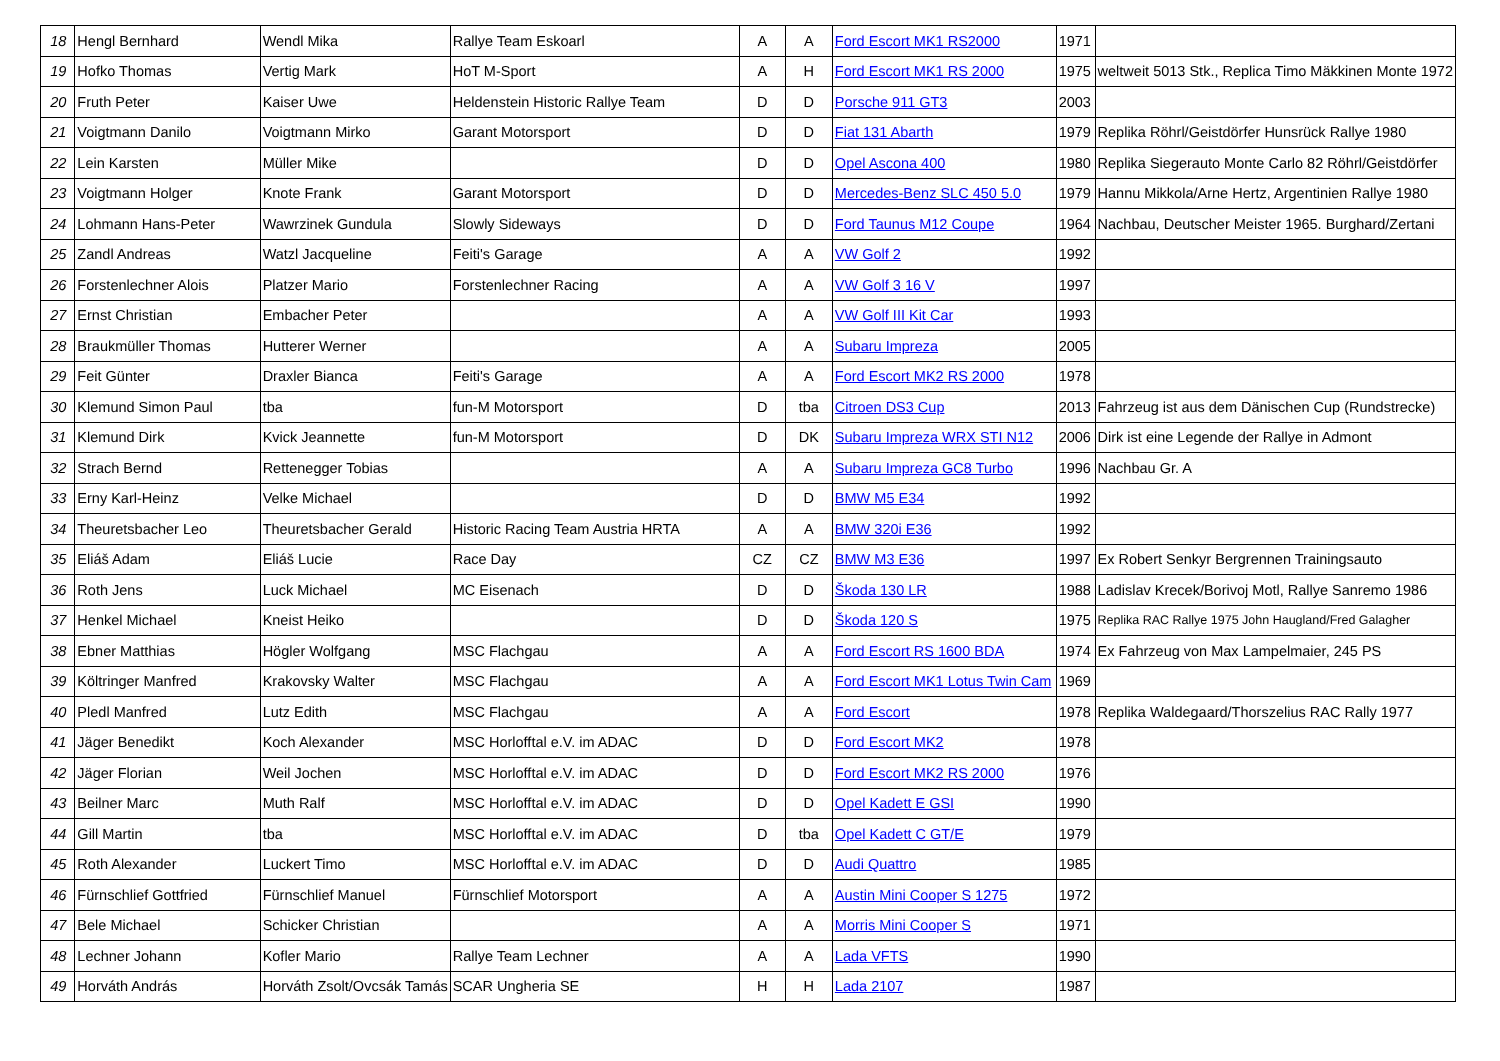| 18 | Hengl Bernhard | Wendl Mika | Rallye Team Eskoarl | A | A | Ford Escort MK1 RS2000 | 1971 | |
| 19 | Hofko Thomas | Vertig Mark | HoT M-Sport | A | H | Ford Escort MK1 RS 2000 | 1975 | weltweit 5013 Stk., Replica Timo Mäkkinen Monte 1972 |
| 20 | Fruth Peter | Kaiser Uwe | Heldenstein Historic Rallye Team | D | D | Porsche 911 GT3 | 2003 | |
| 21 | Voigtmann Danilo | Voigtmann Mirko | Garant Motorsport | D | D | Fiat 131 Abarth | 1979 | Replika Röhrl/Geistdörfer Hunsrück Rallye 1980 |
| 22 | Lein Karsten | Müller Mike | | D | D | Opel Ascona 400 | 1980 | Replika Siegerauto Monte Carlo 82 Röhrl/Geistdörfer |
| 23 | Voigtmann Holger | Knote Frank | Garant Motorsport | D | D | Mercedes-Benz SLC 450 5.0 | 1979 | Hannu Mikkola/Arne Hertz, Argentinien Rallye 1980 |
| 24 | Lohmann Hans-Peter | Wawrzinek Gundula | Slowly Sideways | D | D | Ford Taunus M12 Coupe | 1964 | Nachbau, Deutscher Meister 1965. Burghard/Zertani |
| 25 | Zandl Andreas | Watzl Jacqueline | Feiti's Garage | A | A | VW Golf 2 | 1992 | |
| 26 | Forstenlechner Alois | Platzer Mario | Forstenlechner Racing | A | A | VW Golf 3 16 V | 1997 | |
| 27 | Ernst Christian | Embacher Peter | | A | A | VW Golf III Kit Car | 1993 | |
| 28 | Braukmüller Thomas | Hutterer Werner | | A | A | Subaru Impreza | 2005 | |
| 29 | Feit Günter | Draxler Bianca | Feiti's Garage | A | A | Ford Escort MK2 RS 2000 | 1978 | |
| 30 | Klemund Simon Paul | tba | fun-M Motorsport | D | tba | Citroen DS3 Cup | 2013 | Fahrzeug ist aus dem Dänischen Cup (Rundstrecke) |
| 31 | Klemund Dirk | Kvick Jeannette | fun-M Motorsport | D | DK | Subaru Impreza WRX STI N12 | 2006 | Dirk ist eine Legende der Rallye in Admont |
| 32 | Strach Bernd | Rettenegger Tobias | | A | A | Subaru Impreza GC8 Turbo | 1996 | Nachbau Gr. A |
| 33 | Erny Karl-Heinz | Velke Michael | | D | D | BMW M5 E34 | 1992 | |
| 34 | Theuretsbacher Leo | Theuretsbacher Gerald | Historic Racing Team Austria HRTA | A | A | BMW 320i E36 | 1992 | |
| 35 | Eliáš Adam | Eliáš Lucie | Race Day | CZ | CZ | BMW M3 E36 | 1997 | Ex Robert Senkyr Bergrennen Trainingsauto |
| 36 | Roth Jens | Luck Michael | MC Eisenach | D | D | Škoda 130 LR | 1988 | Ladislav Krecek/Borivoj Motl, Rallye Sanremo 1986 |
| 37 | Henkel Michael | Kneist Heiko | | D | D | Škoda 120 S | 1975 | Replika RAC Rallye 1975 John Haugland/Fred Galagher |
| 38 | Ebner Matthias | Högler Wolfgang | MSC Flachgau | A | A | Ford Escort RS 1600 BDA | 1974 | Ex Fahrzeug von Max Lampelmaier, 245 PS |
| 39 | Költringer Manfred | Krakovsky Walter | MSC Flachgau | A | A | Ford Escort MK1 Lotus Twin Cam | 1969 | |
| 40 | Pledl Manfred | Lutz Edith | MSC Flachgau | A | A | Ford Escort | 1978 | Replika Waldegaard/Thorszelius RAC Rally 1977 |
| 41 | Jäger Benedikt | Koch Alexander | MSC Horlofftal e.V. im ADAC | D | D | Ford Escort MK2 | 1978 | |
| 42 | Jäger Florian | Weil Jochen | MSC Horlofftal e.V. im ADAC | D | D | Ford Escort MK2 RS 2000 | 1976 | |
| 43 | Beilner Marc | Muth Ralf | MSC Horlofftal e.V. im ADAC | D | D | Opel Kadett E GSI | 1990 | |
| 44 | Gill Martin | tba | MSC Horlofftal e.V. im ADAC | D | tba | Opel Kadett C GT/E | 1979 | |
| 45 | Roth Alexander | Luckert Timo | MSC Horlofftal e.V. im ADAC | D | D | Audi Quattro | 1985 | |
| 46 | Fürnschlief Gottfried | Fürnschlief Manuel | Fürnschlief Motorsport | A | A | Austin Mini Cooper S 1275 | 1972 | |
| 47 | Bele Michael | Schicker Christian | | A | A | Morris Mini Cooper S | 1971 | |
| 48 | Lechner Johann | Kofler Mario | Rallye Team Lechner | A | A | Lada VFTS | 1990 | |
| 49 | Horváth András | Horváth Zsolt/Ovcsák Tamás | SCAR Ungheria SE | H | H | Lada 2107 | 1987 | |